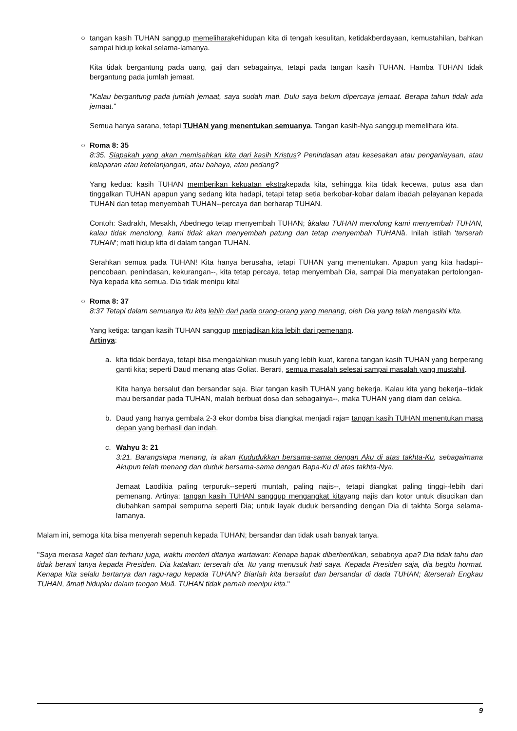○
tangan kasih TUHAN sanggup memeliharakehidupan kita di tengah kesulitan, ketidakberdayaan, kemustahilan, bahkan sampai hidup kekal selama-lamanya.
Kita tidak bergantung pada uang, gaji dan sebagainya, tetapi pada tangan kasih TUHAN. Hamba TUHAN tidak bergantung pada jumlah jemaat.
"Kalau bergantung pada jumlah jemaat, saya sudah mati. Dulu saya belum dipercaya jemaat. Berapa tahun tidak ada jemaat."
Semua hanya sarana, tetapi TUHAN yang menentukan semuanya. Tangan kasih-Nya sanggup memelihara kita.
○
Roma 8: 35
8:35. Siapakah yang akan memisahkan kita dari kasih Kristus? Penindasan atau kesesakan atau penganiayaan, atau kelaparan atau ketelanjangan, atau bahaya, atau pedang?
Yang kedua: kasih TUHAN memberikan kekuatan ekstrakepada kita, sehingga kita tidak kecewa, putus asa dan tinggalkan TUHAN apapun yang sedang kita hadapi, tetapi tetap setia berkobar-kobar dalam ibadah pelayanan kepada TUHAN dan tetap menyembah TUHAN--percaya dan berharap TUHAN.
Contoh: Sadrakh, Mesakh, Abednego tetap menyembah TUHAN; âkalau TUHAN menolong kami menyembah TUHAN, kalau tidak menolong, kami tidak akan menyembah patung dan tetap menyembah TUHANâ. Inilah istilah 'terserah TUHAN'; mati hidup kita di dalam tangan TUHAN.
Serahkan semua pada TUHAN! Kita hanya berusaha, tetapi TUHAN yang menentukan. Apapun yang kita hadapi--pencobaan, penindasan, kekurangan--, kita tetap percaya, tetap menyembah Dia, sampai Dia menyatakan pertolongan-Nya kepada kita semua. Dia tidak menipu kita!
○
Roma 8: 37
8:37 Tetapi dalam semuanya itu kita lebih dari pada orang-orang yang menang, oleh Dia yang telah mengasihi kita.
Yang ketiga: tangan kasih TUHAN sanggup menjadikan kita lebih dari pemenang.
Artinya:
a.
kita tidak berdaya, tetapi bisa mengalahkan musuh yang lebih kuat, karena tangan kasih TUHAN yang berperang ganti kita; seperti Daud menang atas Goliat. Berarti, semua masalah selesai sampai masalah yang mustahil.
Kita hanya bersalut dan bersandar saja. Biar tangan kasih TUHAN yang bekerja. Kalau kita yang bekerja--tidak mau bersandar pada TUHAN, malah berbuat dosa dan sebagainya--, maka TUHAN yang diam dan celaka.
b.
Daud yang hanya gembala 2-3 ekor domba bisa diangkat menjadi raja= tangan kasih TUHAN menentukan masa depan yang berhasil dan indah.
c.
Wahyu 3: 21
3:21. Barangsiapa menang, ia akan Kududukkan bersama-sama dengan Aku di atas takhta-Ku, sebagaimana Akupun telah menang dan duduk bersama-sama dengan Bapa-Ku di atas takhta-Nya.
Jemaat Laodikia paling terpuruk--seperti muntah, paling najis--, tetapi diangkat paling tinggi--lebih dari pemenang. Artinya: tangan kasih TUHAN sanggup mengangkat kitayang najis dan kotor untuk disucikan dan diubahkan sampai sempurna seperti Dia; untuk layak duduk bersanding dengan Dia di takhta Sorga selama-lamanya.
Malam ini, semoga kita bisa menyerah sepenuh kepada TUHAN; bersandar dan tidak usah banyak tanya.
"Saya merasa kaget dan terharu juga, waktu menteri ditanya wartawan: Kenapa bapak diberhentikan, sebabnya apa? Dia tidak tahu dan tidak berani tanya kepada Presiden. Dia katakan: terserah dia. Itu yang menusuk hati saya. Kepada Presiden saja, dia begitu hormat. Kenapa kita selalu bertanya dan ragu-ragu kepada TUHAN? Biarlah kita bersalut dan bersandar di dada TUHAN; âterserah Engkau TUHAN, âmati hidupku dalam tangan Muâ. TUHAN tidak pernah menipu kita."
9